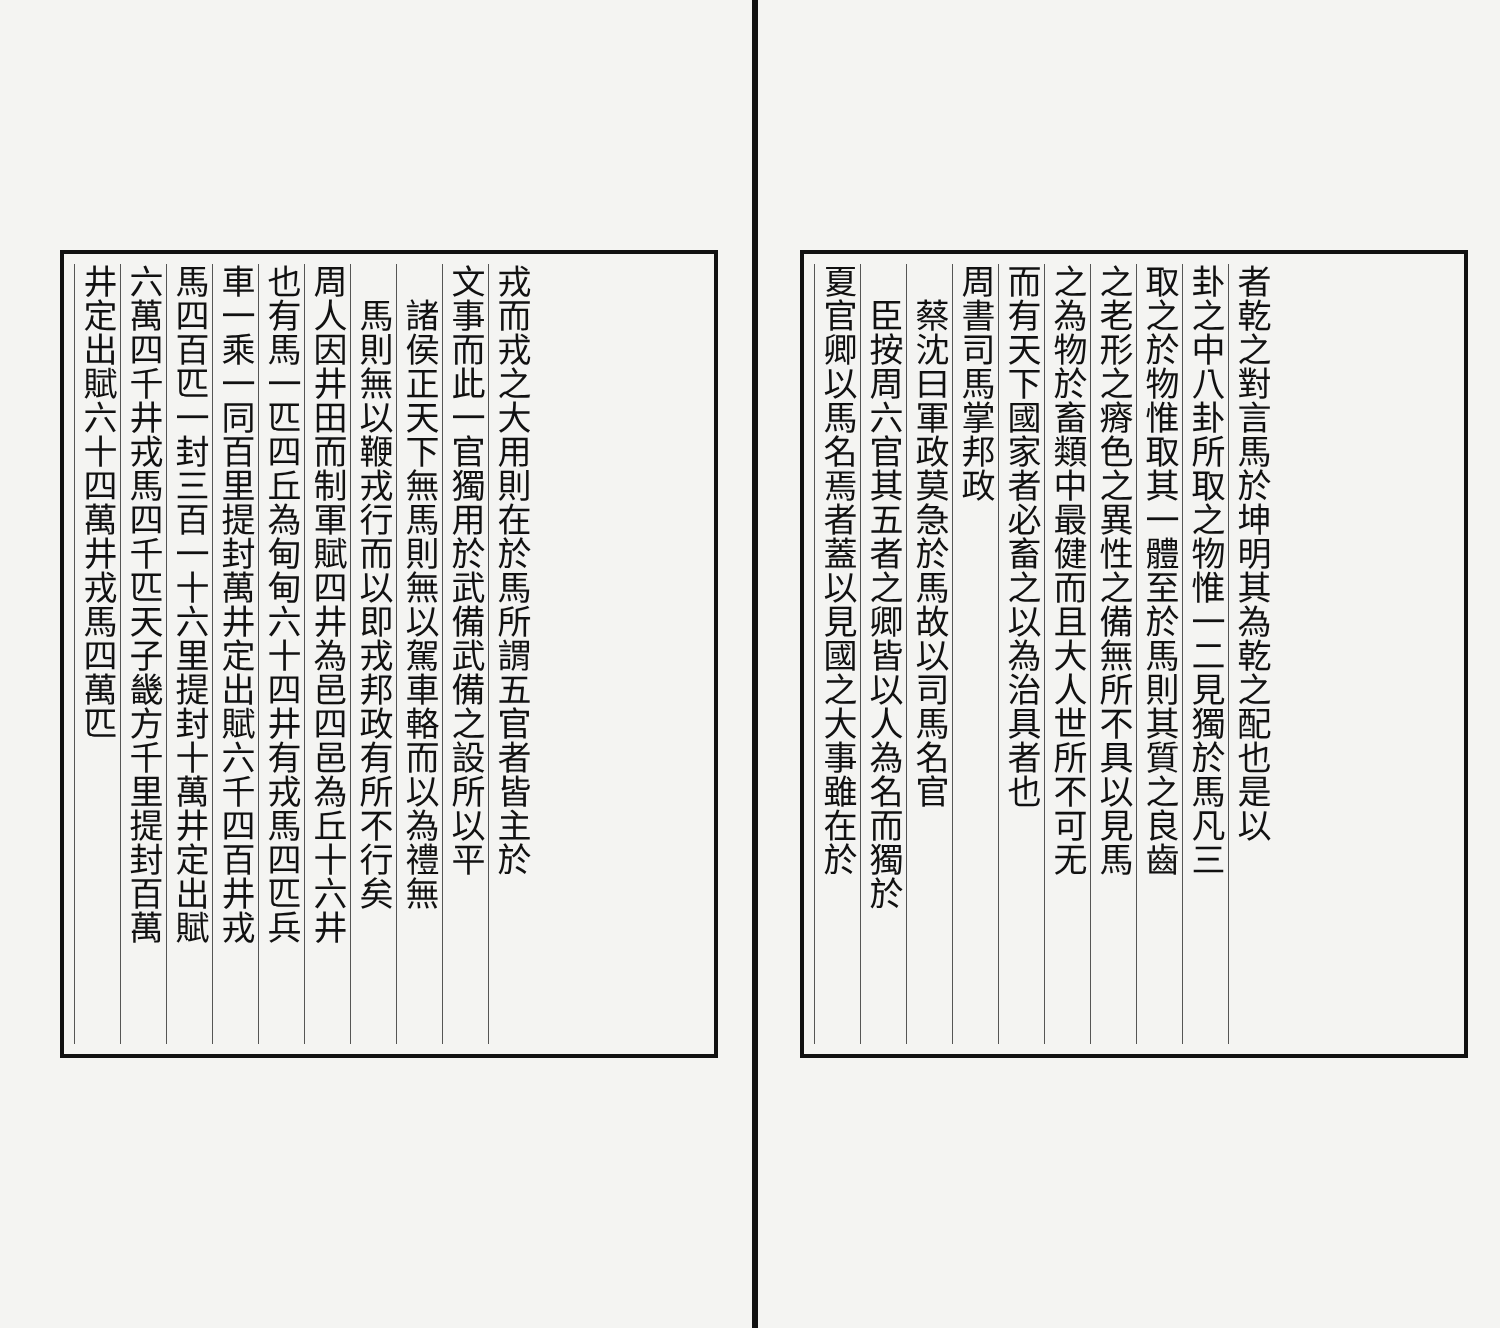者乾之對言馬於坤明其為乾之配也是以
卦之中八卦所取之物惟一二見獨於馬凡三
取之於物惟取其一體至於馬則其質之良齒
之老形之瘠色之異性之備無所不具以見馬
之為物於畜類中最健而且大人世所不可无
而有天下國家者必畜之以為治具者也
周書司馬掌邦政
　蔡沈曰軍政莫急於馬故以司馬名官
　臣按周六官其五者之卿皆以人為名而獨於
夏官卿以馬名焉者蓋以見國之大事雖在於
戎而戎之大用則在於馬所謂五官者皆主於
文事而此一官獨用於武備武備之設所以平
　諸侯正天下無馬則無以駕車輅而以為禮無
　馬則無以鞭戎行而以即戎邦政有所不行矣
周人因井田而制軍賦四井為邑四邑為丘十六井
也有馬一匹四丘為甸甸六十四井有戎馬四匹兵
車一乘一同百里提封萬井定出賦六千四百井戎
馬四百匹一封三百一十六里提封十萬井定出賦
六萬四千井戎馬四千匹天子畿方千里提封百萬
井定出賦六十四萬井戎馬四萬匹